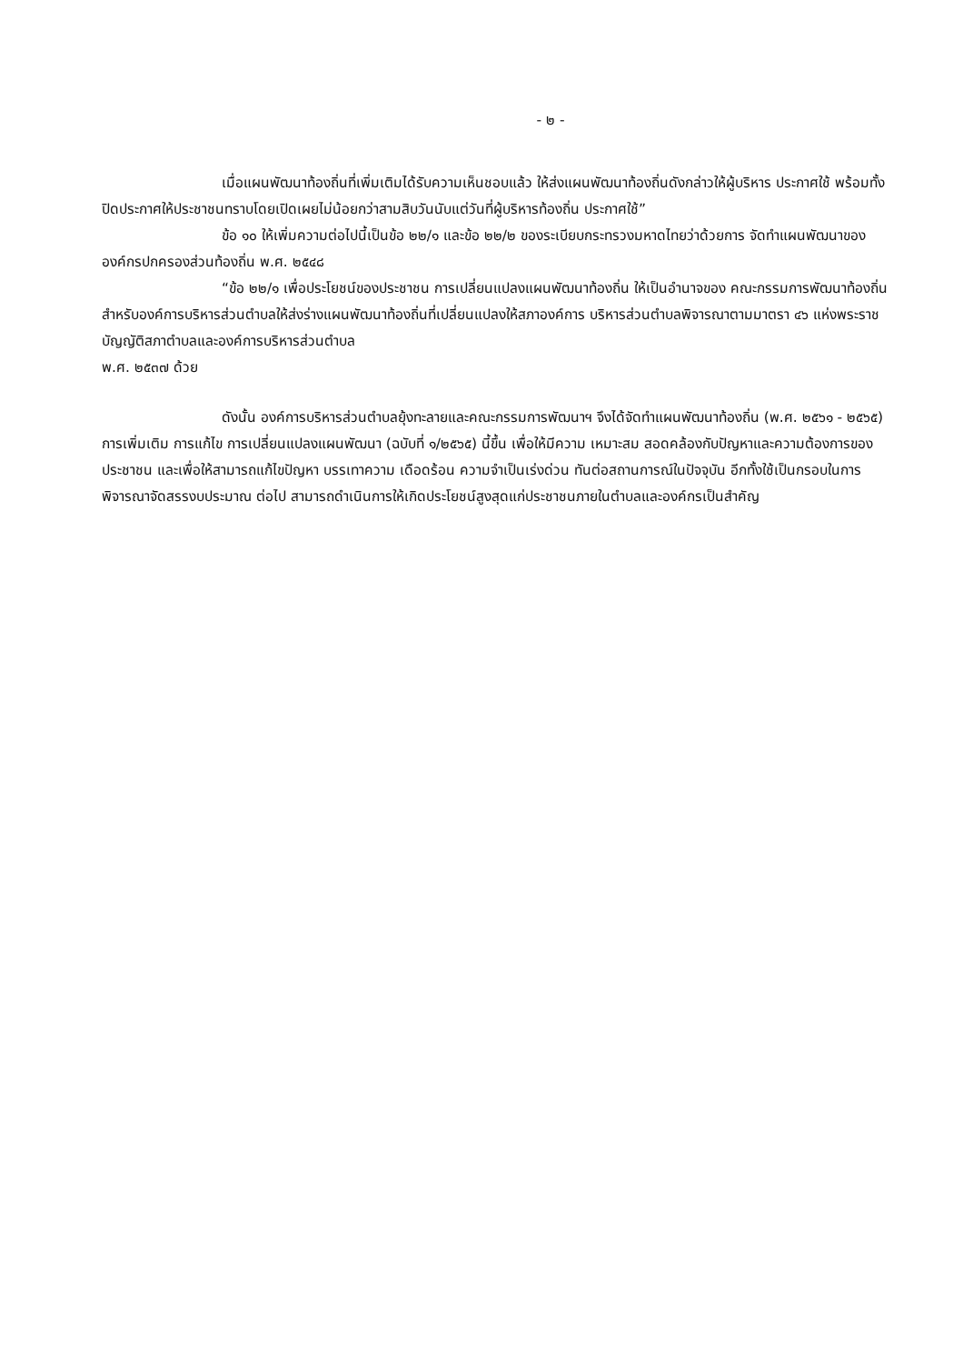- ๒ -
เมื่อแผนพัฒนาท้องถิ่นที่เพิ่มเติมได้รับความเห็นชอบแล้ว ให้ส่งแผนพัฒนาท้องถิ่นดังกล่าวให้ผู้บริหาร ประกาศใช้ พร้อมทั้งปิดประกาศให้ประชาชนทราบโดยเปิดเผยไม่น้อยกว่าสามสิบวันนับแต่วันที่ผู้บริหารท้องถิ่น ประกาศใช้”
ข้อ ๑๐ ให้เพิ่มความต่อไปนี้เป็นข้อ ๒๒/๑ และข้อ ๒๒/๒ ของระเบียบกระทรวงมหาดไทยว่าด้วยการ จัดทำแผนพัฒนาขององค์กรปกครองส่วนท้องถิ่น พ.ศ. ๒๕๔๘
“ข้อ ๒๒/๑ เพื่อประโยชน์ของประชาชน การเปลี่ยนแปลงแผนพัฒนาท้องถิ่น ให้เป็นอำนาจของ คณะกรรมการพัฒนาท้องถิ่น สำหรับองค์การบริหารส่วนตำบลให้ส่งร่างแผนพัฒนาท้องถิ่นที่เปลี่ยนแปลงให้สภาองค์การ บริหารส่วนตำบลพิจารณาตามมาตรา ๔๖ แห่งพระราชบัญญัติสภาตำบลและองค์การบริหารส่วนตำบล
พ.ศ. ๒๕๓๗ ด้วย
ดังนั้น องค์การบริหารส่วนตำบลยุ้งทะลายและคณะกรรมการพัฒนาฯ จึงได้จัดทำแผนพัฒนาท้องถิ่น (พ.ศ. ๒๕๖๑ - ๒๕๖๕) การเพิ่มเติม การแก้ไข การเปลี่ยนแปลงแผนพัฒนา (ฉบับที่ ๑/๒๕๖๕) นี้ขึ้น เพื่อให้มีความ เหมาะสม สอดคล้องกับปัญหาและความต้องการของประชาชน และเพื่อให้สามารถแก้ไขปัญหา บรรเทาความ เดือดร้อน ความจำเป็นเร่งด่วน ทันต่อสถานการณ์ในปัจจุบัน อีกทั้งใช้เป็นกรอบในการพิจารณาจัดสรรงบประมาณ ต่อไป สามารถดำเนินการให้เกิดประโยชน์สูงสุดแก่ประชาชนภายในตำบลและองค์กรเป็นสำคัญ